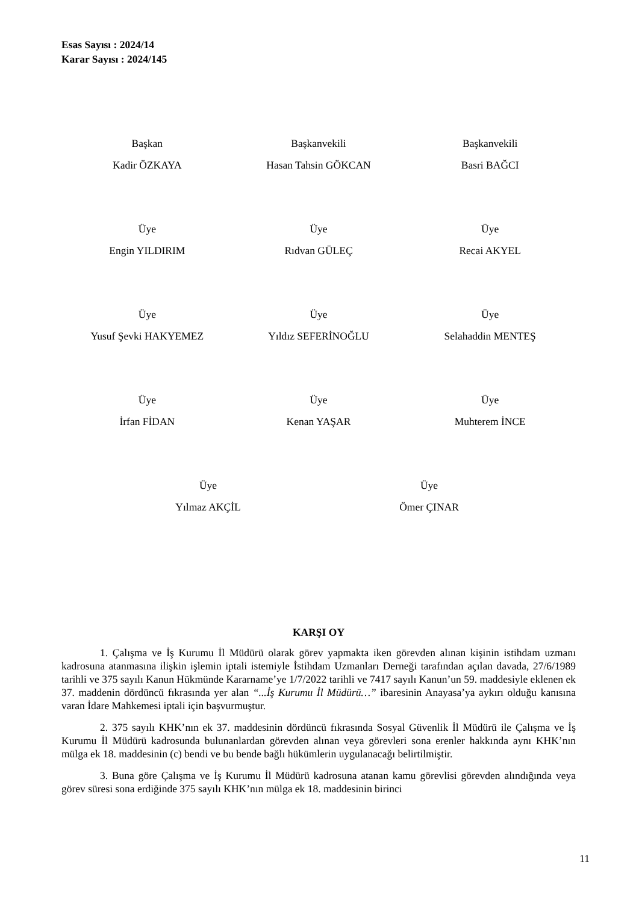Esas Sayısı : 2024/14
Karar Sayısı : 2024/145
Başkan
Kadir ÖZKAYA
Başkanvekili
Hasan Tahsin GÖKCAN
Başkanvekili
Basri BAĞCI
Üye
Engin YILDIRIM
Üye
Rıdvan GÜLEÇ
Üye
Recai AKYEL
Üye
Yusuf Şevki HAKYEMEZ
Üye
Yıldız SEFERİNOĞLU
Üye
Selahaddin MENTEŞ
Üye
İrfan FİDAN
Üye
Kenan YAŞAR
Üye
Muhterem İNCE
Üye
Yılmaz AKÇİL
Üye
Ömer ÇINAR
KARŞI OY
1. Çalışma ve İş Kurumu İl Müdürü olarak görev yapmakta iken görevden alınan kişinin istihdam uzmanı kadrosuna atanmasına ilişkin işlemin iptali istemiyle İstihdam Uzmanları Derneği tarafından açılan davada, 27/6/1989 tarihli ve 375 sayılı Kanun Hükmünde Kararname’ye 1/7/2022 tarihli ve 7417 sayılı Kanun’un 59. maddesiyle eklenen ek 37. maddenin dördüncü fıkrasında yer alan “...İş Kurumu İl Müdürü…” ibaresinin Anayasa’ya aykırı olduğu kanısına varan İdare Mahkemesi iptali için başvurmuştur.
2. 375 sayılı KHK’nın ek 37. maddesinin dördüncü fıkrasında Sosyal Güvenlik İl Müdürü ile Çalışma ve İş Kurumu İl Müdürü kadrosunda bulunanlardan görevden alınan veya görevleri sona erenler hakkında aynı KHK’nın mülga ek 18. maddesinin (c) bendi ve bu bende bağlı hükümlerin uygulanacağı belirtilmiştir.
3. Buna göre Çalışma ve İş Kurumu İl Müdürü kadrosuna atanan kamu görevlisi görevden alındığında veya görev süresi sona erdiğinde 375 sayılı KHK’nın mülga ek 18. maddesinin birinci
11